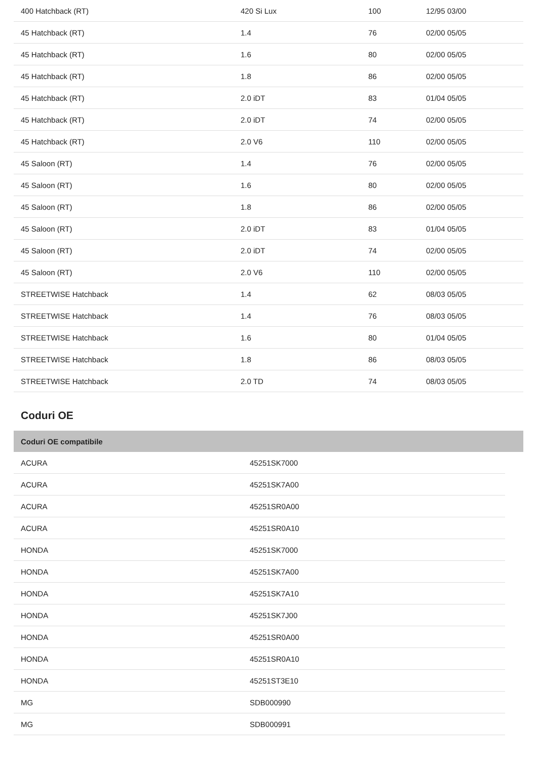| 400 Hatchback (RT) | 420 Si Lux | 100 | 12/95 03/00 |
| 45 Hatchback (RT) | 1.4 | 76 | 02/00 05/05 |
| 45 Hatchback (RT) | 1.6 | 80 | 02/00 05/05 |
| 45 Hatchback (RT) | 1.8 | 86 | 02/00 05/05 |
| 45 Hatchback (RT) | 2.0 iDT | 83 | 01/04 05/05 |
| 45 Hatchback (RT) | 2.0 iDT | 74 | 02/00 05/05 |
| 45 Hatchback (RT) | 2.0 V6 | 110 | 02/00 05/05 |
| 45 Saloon (RT) | 1.4 | 76 | 02/00 05/05 |
| 45 Saloon (RT) | 1.6 | 80 | 02/00 05/05 |
| 45 Saloon (RT) | 1.8 | 86 | 02/00 05/05 |
| 45 Saloon (RT) | 2.0 iDT | 83 | 01/04 05/05 |
| 45 Saloon (RT) | 2.0 iDT | 74 | 02/00 05/05 |
| 45 Saloon (RT) | 2.0 V6 | 110 | 02/00 05/05 |
| STREETWISE Hatchback | 1.4 | 62 | 08/03 05/05 |
| STREETWISE Hatchback | 1.4 | 76 | 08/03 05/05 |
| STREETWISE Hatchback | 1.6 | 80 | 01/04 05/05 |
| STREETWISE Hatchback | 1.8 | 86 | 08/03 05/05 |
| STREETWISE Hatchback | 2.0 TD | 74 | 08/03 05/05 |
Coduri OE
| Coduri OE compatibile |
| --- |
| ACURA | 45251SK7000 |
| ACURA | 45251SK7A00 |
| ACURA | 45251SR0A00 |
| ACURA | 45251SR0A10 |
| HONDA | 45251SK7000 |
| HONDA | 45251SK7A00 |
| HONDA | 45251SK7A10 |
| HONDA | 45251SK7J00 |
| HONDA | 45251SR0A00 |
| HONDA | 45251SR0A10 |
| HONDA | 45251ST3E10 |
| MG | SDB000990 |
| MG | SDB000991 |